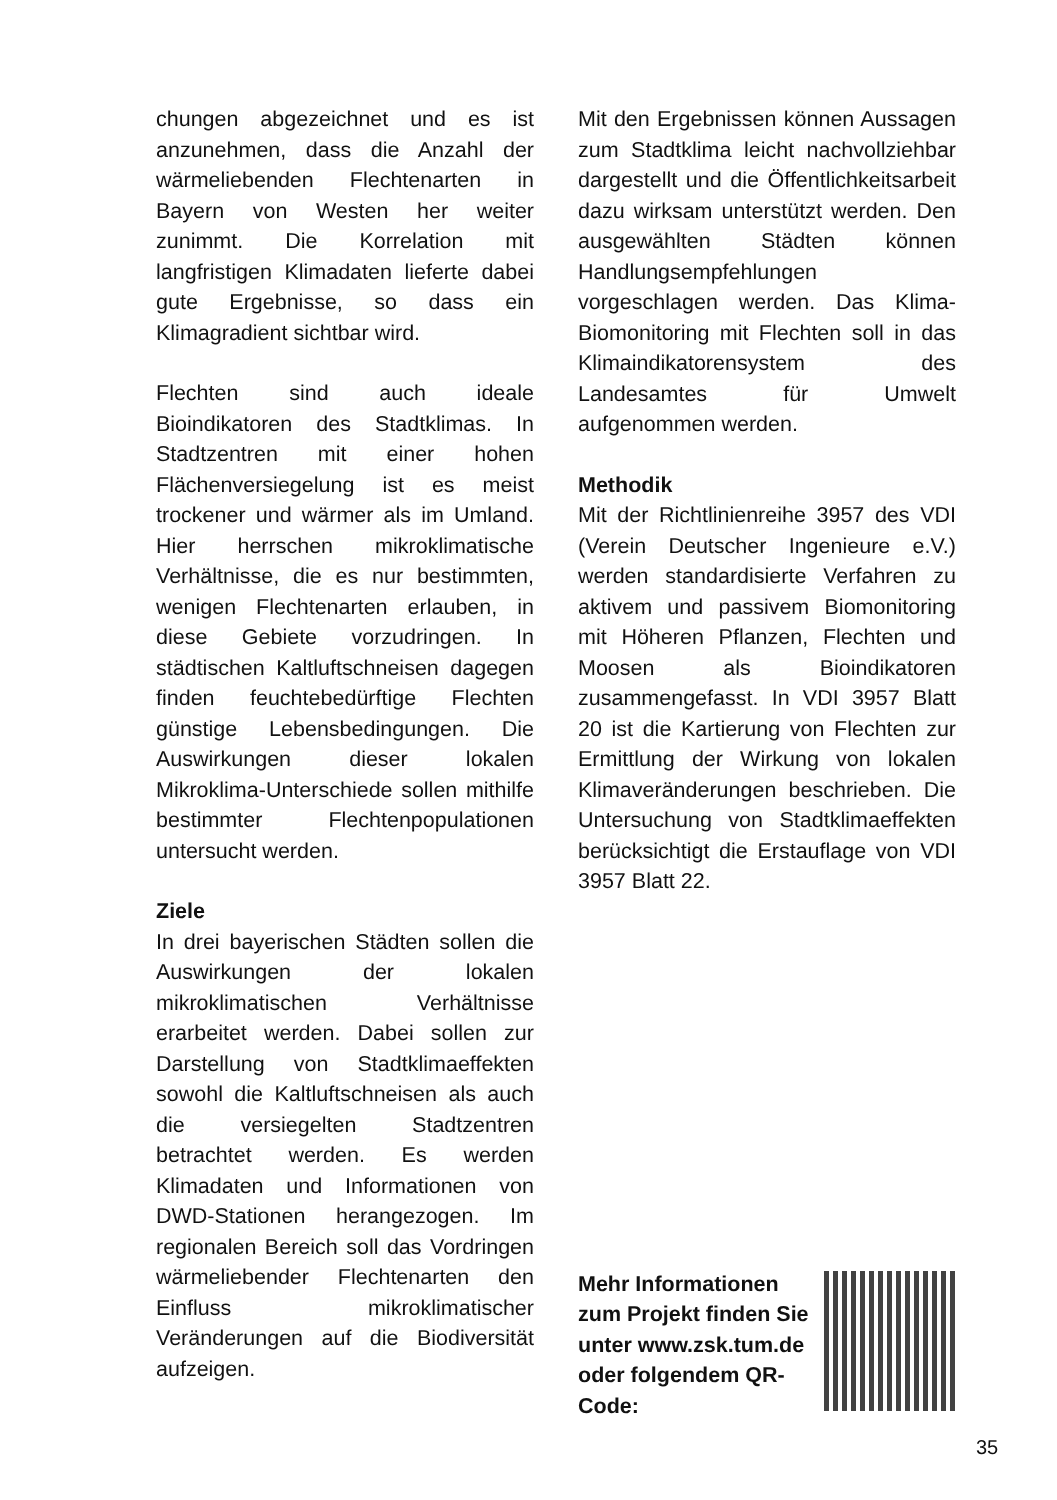chungen abgezeichnet und es ist anzunehmen, dass die Anzahl der wärmeliebenden Flechtenarten in Bayern von Westen her weiter zunimmt. Die Korrelation mit langfristigen Klimadaten lieferte dabei gute Ergebnisse, so dass ein Klimagradient sichtbar wird.
Flechten sind auch ideale Bioindikatoren des Stadtklimas. In Stadtzentren mit einer hohen Flächenversiegelung ist es meist trockener und wärmer als im Umland. Hier herrschen mikroklimatische Verhältnisse, die es nur bestimmten, wenigen Flechtenarten erlauben, in diese Gebiete vorzudringen. In städtischen Kaltluftschneisen dagegen finden feuchtebedürftige Flechten günstige Lebensbedingungen. Die Auswirkungen dieser lokalen Mikroklima-Unterschiede sollen mithilfe bestimmter Flechtenpopulationen untersucht werden.
Ziele
In drei bayerischen Städten sollen die Auswirkungen der lokalen mikroklimatischen Verhältnisse erarbeitet werden. Dabei sollen zur Darstellung von Stadtklimaeffekten sowohl die Kaltluftschneisen als auch die versiegelten Stadtzentren betrachtet werden. Es werden Klimadaten und Informationen von DWD-Stationen herangezogen. Im regionalen Bereich soll das Vordringen wärmeliebender Flechtenarten den Einfluss mikroklimatischer Veränderungen auf die Biodiversität aufzeigen.
Mit den Ergebnissen können Aussagen zum Stadtklima leicht nachvollziehbar dargestellt und die Öffentlichkeitsarbeit dazu wirksam unterstützt werden. Den ausgewählten Städten können Handlungsempfehlungen vorgeschlagen werden. Das Klima-Biomonitoring mit Flechten soll in das Klimaindikatorensystem des Landesamtes für Umwelt aufgenommen werden.
Methodik
Mit der Richtlinienreihe 3957 des VDI (Verein Deutscher Ingenieure e.V.) werden standardisierte Verfahren zu aktivem und passivem Biomonitoring mit Höheren Pflanzen, Flechten und Moosen als Bioindikatoren zusammengefasst. In VDI 3957 Blatt 20 ist die Kartierung von Flechten zur Ermittlung der Wirkung von lokalen Klimaveränderungen beschrieben. Die Untersuchung von Stadtklimaeffekten berücksichtigt die Erstauflage von VDI 3957 Blatt 22.
Mehr Informationen zum Projekt finden Sie unter www.zsk.tum.de oder folgendem QR-Code:
35